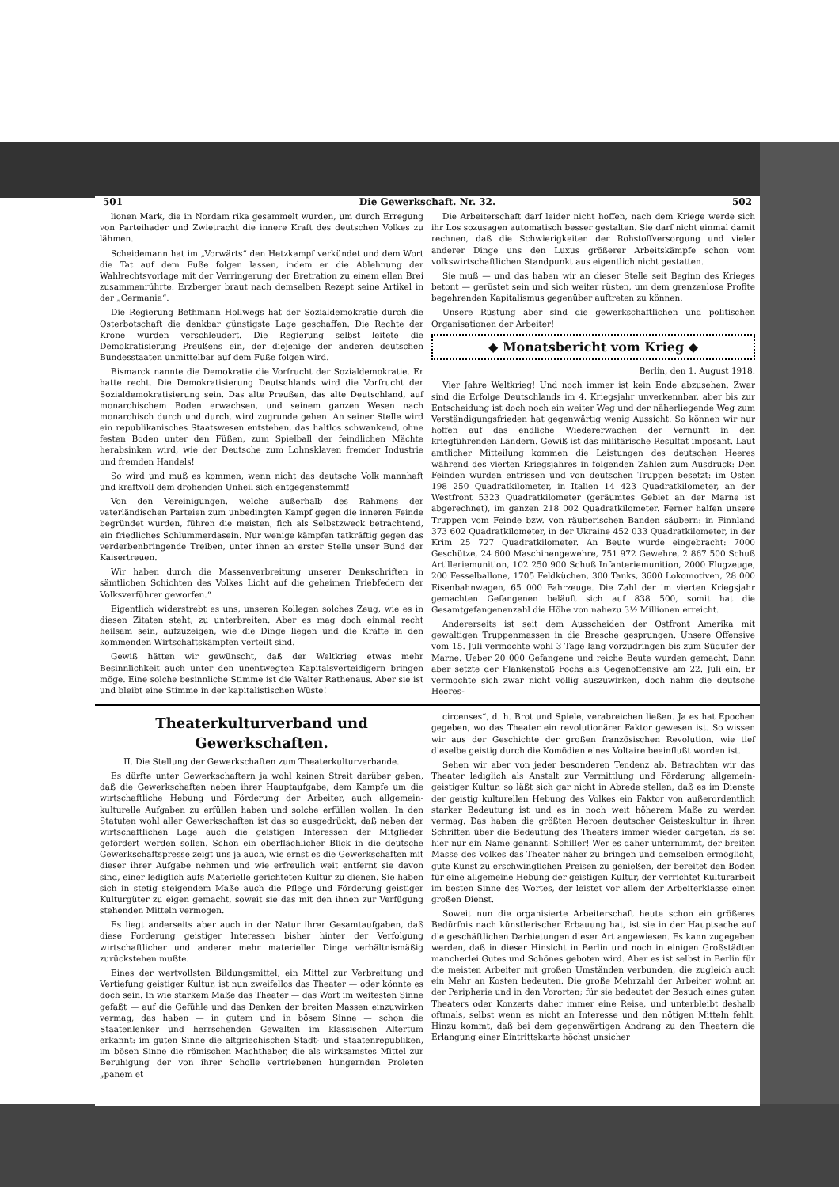501 Die Gewerkschaft. Nr. 32. 502
lionen Mark, die in Nordam rika gesammelt wurden, um durch Erregung von Parteihader und Zwietracht die innere Kraft des deutschen Volkes zu lähmen.
Scheidemann hat im „Vorwärts“ den Hetzkampf verkündet und dem Wort die Tat auf dem Fuße folgen lassen, indem er die Ablehnung der Wahlrechtsvorlage mit der Verringerung der Bretration zu einem ellen Brei zusammenrührte. Erzberger braut nach demselben Rezept seine Artikel in der „Germania“.
Die Regierung Bethmann Hollwegs hat der Sozialdemokratie durch die Osterbotschaft die denkbar günstigste Lage geschaffen. Die Rechte der Krone wurden verschleudert. Die Regierung selbst leitete die Demokratisierung Preußens ein, der diejenige der anderen deutschen Bundesstaaten unmittelbar auf dem Fuße folgen wird.
Bismarck nannte die Demokratie die Vorfrucht der Sozialdemokratie. Er hatte recht. Die Demokratisierung Deutschlands wird die Vorfrucht der Sozialdemokratisierung sein. Das alte Preußen, das alte Deutschland, auf monarchischem Boden erwachsen, und seinem ganzen Wesen nach monarchisch durch und durch, wird zugrunde gehen. An seiner Stelle wird ein republikanisches Staatswesen entstehen, das haltlos schwankend, ohne festen Boden unter den Füßen, zum Spielball der feindlichen Mächte herabsinken wird, wie der Deutsche zum Lohnsklaven fremder Industrie und fremden Handels!
So wird und muß es kommen, wenn nicht das deutsche Volk mannhaft und kraftvoll dem drohenden Unheil sich entgegenstemmt!
Von den Vereinigungen, welche außerhalb des Rahmens der vaterländischen Parteien zum unbedingten Kampf gegen die inneren Feinde begründet wurden, führen die meisten, fich als Selbstzweck betrachtend, ein friedliches Schlummerdasein. Nur wenige kämpfen tatkräftig gegen das verderbenbringende Treiben, unter ihnen an erster Stelle unser Bund der Kaisertreuen.
Wir haben durch die Massenverbreitung unserer Denkschriften in sämtlichen Schichten des Volkes Licht auf die geheimen Triebfedern der Volksverführer geworfen.“
Eigentlich widerstrebt es uns, unseren Kollegen solches Zeug, wie es in diesen Zitaten steht, zu unterbreiten. Aber es mag doch einmal recht heilsam sein, aufzuzeigen, wie die Dinge liegen und die Kräfte in den kommenden Wirtschaftskämpfen verteilt sind.
Gewiß hätten wir gewünscht, daß der Weltkrieg etwas mehr Besinnlichkeit auch unter den unentwegten Kapitalsverteidigern bringen möge. Eine solche besinnliche Stimme ist die Walter Rathenaus. Aber sie ist und bleibt eine Stimme in der kapitalistischen Wüste!
Die Arbeiterschaft darf leider nicht hoffen, nach dem Kriege werde sich ihr Los sozusagen automatisch besser gestalten. Sie darf nicht einmal damit rechnen, daß die Schwierigkeiten der Rohstoffversorgung und vieler anderer Dinge uns den Luxus größerer Arbeitskämpfe schon vom volkswirtschaftlichen Standpunkt aus eigentlich nicht gestatten.
Sie muß — und das haben wir an dieser Stelle seit Beginn des Krieges betont — gerüstet sein und sich weiter rüsten, um dem grenzenlose Profite begehrenden Kapitalismus gegenüber auftreten zu können.
Unsere Rüstung aber sind die gewerkschaftlichen und politischen Organisationen der Arbeiter!
◆ Monatsbericht vom Krieg ◆
Berlin, den 1. August 1918.
Vier Jahre Weltkrieg! Und noch immer ist kein Ende abzusehen. Zwar sind die Erfolge Deutschlands im 4. Kriegsjahr unverkennbar, aber bis zur Entscheidung ist doch noch ein weiter Weg und der näherliegende Weg zum Verständigungsfrieden hat gegenwärtig wenig Aussicht. So können wir nur hoffen auf das endliche Wiedererwachen der Vernunft in den kriegführenden Ländern. Gewiß ist das militärische Resultat imposant. Laut amtlicher Mitteilung kommen die Leistungen des deutschen Heeres während des vierten Kriegsjahres in folgenden Zahlen zum Ausdruck: Den Feinden wurden entrissen und von deutschen Truppen besetzt: im Osten 198 250 Quadratkilometer, in Italien 14 423 Quadratkilometer, an der Westfront 5323 Quadratkilometer (geräumtes Gebiet an der Marne ist abgerechnet), im ganzen 218 002 Quadratkilometer. Ferner halfen unsere Truppen vom Feinde bzw. von räuberischen Banden säubern: in Finnland 373 602 Quadratkilometer, in der Ukraine 452 033 Quadratkilometer, in der Krim 25 727 Quadratkilometer. An Beute wurde eingebracht: 7000 Geschütze, 24 600 Maschinengewehre, 751 972 Gewehre, 2 867 500 Schuß Artilleriemunition, 102 250 900 Schuß Infanteriemunition, 2000 Flugzeuge, 200 Fesselballone, 1705 Feldküchen, 300 Tanks, 3600 Lokomotiven, 28 000 Eisenbahnwagen, 65 000 Fahrzeuge. Die Zahl der im vierten Kriegsjahr gemachten Gefangenen beläuft sich auf 838 500, somit hat die Gesamtgefangenenzahl die Höhe von nahezu 3½ Millionen erreicht.
Andererseits ist seit dem Ausscheiden der Ostfront Amerika mit gewaltigen Truppenmassen in die Bresche gesprungen. Unsere Offensive vom 15. Juli vermochte wohl 3 Tage lang vorzudringen bis zum Südufer der Marne. Ueber 20 000 Gefangene und reiche Beute wurden gemacht. Dann aber setzte der Flankenstoß Fochs als Gegenoffensive am 22. Juli ein. Er vermochte sich zwar nicht völlig auszuwirken, doch nahm die deutsche Heeres-
Theaterkulturverband und Gewerkschaften.
II. Die Stellung der Gewerkschaften zum Theaterkulturverbande.
Es dürfte unter Gewerkschaftern ja wohl keinen Streit darüber geben, daß die Gewerkschaften neben ihrer Hauptaufgabe, dem Kampfe um die wirtschaftliche Hebung und Förderung der Arbeiter, auch allgemein-kulturelle Aufgaben zu erfüllen haben und solche erfüllen wollen. In den Statuten wohl aller Gewerkschaften ist das so ausgedrückt, daß neben der wirtschaftlichen Lage auch die geistigen Interessen der Mitglieder gefördert werden sollen. Schon ein oberflächlicher Blick in die deutsche Gewerkschaftspresse zeigt uns ja auch, wie ernst es die Gewerkschaften mit dieser ihrer Aufgabe nehmen und wie erfreulich weit entfernt sie davon sind, einer lediglich aufs Materielle gerichteten Kultur zu dienen. Sie haben sich in stetig steigendem Maße auch die Pflege und Förderung geistiger Kulturgüter zu eigen gemacht, soweit sie das mit den ihnen zur Verfügung stehenden Mitteln vermogen.
Es liegt anderseits aber auch in der Natur ihrer Gesamtaufgaben, daß diese Forderung geistiger Interessen bisher hinter der Verfolgung wirtschaftlicher und anderer mehr materieller Dinge verhältnismäßig zurückstehen mußte.
Eines der wertvollsten Bildungsmittel, ein Mittel zur Verbreitung und Vertiefung geistiger Kultur, ist nun zweifellos das Theater — oder könnte es doch sein. In wie starkem Maße das Theater — das Wort im weitesten Sinne gefaßt — auf die Gefühle und das Denken der breiten Massen einzuwirken vermag, das haben — in gutem und in bösem Sinne — schon die Staatenlenker und herrschenden Gewalten im klassischen Altertum erkannt: im guten Sinne die altgriechischen Stadt- und Staatenrepubliken, im bösen Sinne die römischen Machthaber, die als wirksamstes Mittel zur Beruhigung der von ihrer Scholle vertriebenen hungernden Proleten „panem et
circenses“, d. h. Brot und Spiele, verabreichen ließen. Ja es hat Epochen gegeben, wo das Theater ein revolutionärer Faktor gewesen ist. So wissen wir aus der Geschichte der großen französischen Revolution, wie tief dieselbe geistig durch die Komödien eines Voltaire beeinflußt worden ist.
Sehen wir aber von jeder besonderen Tendenz ab. Betrachten wir das Theater lediglich als Anstalt zur Vermittlung und Förderung allgemein-geistiger Kultur, so läßt sich gar nicht in Abrede stellen, daß es im Dienste der geistig kulturellen Hebung des Volkes ein Faktor von außerordentlich starker Bedeutung ist und es in noch weit höherem Maße zu werden vermag. Das haben die größten Heroen deutscher Geisteskultur in ihren Schriften über die Bedeutung des Theaters immer wieder dargetan. Es sei hier nur ein Name genannt: Schiller! Wer es daher unternimmt, der breiten Masse des Volkes das Theater näher zu bringen und demselben ermöglicht, gute Kunst zu erschwinglichen Preisen zu genießen, der bereitet den Boden für eine allgemeine Hebung der geistigen Kultur, der verrichtet Kulturarbeit im besten Sinne des Wortes, der leistet vor allem der Arbeiterklasse einen großen Dienst.
Soweit nun die organisierte Arbeiterschaft heute schon ein größeres Bedürfnis nach künstlerischer Erbauung hat, ist sie in der Hauptsache auf die geschäftlichen Darbietungen dieser Art angewiesen. Es kann zugegeben werden, daß in dieser Hinsicht in Berlin und noch in einigen Großstädten mancherlei Gutes und Schönes geboten wird. Aber es ist selbst in Berlin für die meisten Arbeiter mit großen Umständen verbunden, die zugleich auch ein Mehr an Kosten bedeuten. Die große Mehrzahl der Arbeiter wohnt an der Peripherie und in den Vororten; für sie bedeutet der Besuch eines guten Theaters oder Konzerts daher immer eine Reise, und unterbleibt deshalb oftmals, selbst wenn es nicht an Interesse und den nötigen Mitteln fehlt. Hinzu kommt, daß bei dem gegenwärtigen Andrang zu den Theatern die Erlangung einer Eintrittskarte höchst unsicher